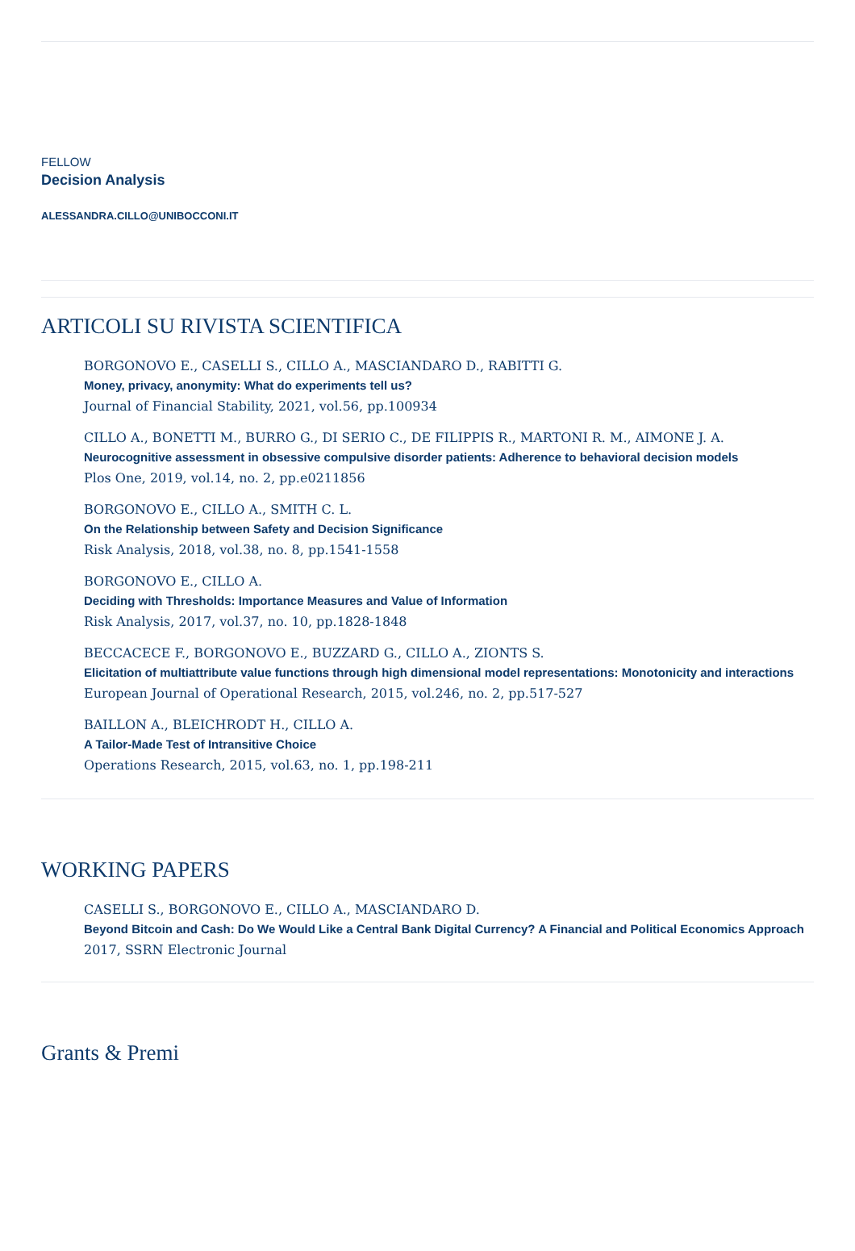FELLOW
Decision Analysis
ALESSANDRA.CILLO@UNIBOCCONI.IT
ARTICOLI SU RIVISTA SCIENTIFICA
BORGONOVO E., CASELLI S., CILLO A., MASCIANDARO D., RABITTI G.
Money, privacy, anonymity: What do experiments tell us?
Journal of Financial Stability, 2021, vol.56, pp.100934
CILLO A., BONETTI M., BURRO G., DI SERIO C., DE FILIPPIS R., MARTONI R. M., AIMONE J. A.
Neurocognitive assessment in obsessive compulsive disorder patients: Adherence to behavioral decision models
Plos One, 2019, vol.14, no. 2, pp.e0211856
BORGONOVO E., CILLO A., SMITH C. L.
On the Relationship between Safety and Decision Significance
Risk Analysis, 2018, vol.38, no. 8, pp.1541-1558
BORGONOVO E., CILLO A.
Deciding with Thresholds: Importance Measures and Value of Information
Risk Analysis, 2017, vol.37, no. 10, pp.1828-1848
BECCACECE F., BORGONOVO E., BUZZARD G., CILLO A., ZIONTS S.
Elicitation of multiattribute value functions through high dimensional model representations: Monotonicity and interactions
European Journal of Operational Research, 2015, vol.246, no. 2, pp.517-527
BAILLON A., BLEICHRODT H., CILLO A.
A Tailor-Made Test of Intransitive Choice
Operations Research, 2015, vol.63, no. 1, pp.198-211
WORKING PAPERS
CASELLI S., BORGONOVO E., CILLO A., MASCIANDARO D.
Beyond Bitcoin and Cash: Do We Would Like a Central Bank Digital Currency? A Financial and Political Economics Approach
2017, SSRN Electronic Journal
Grants & Premi